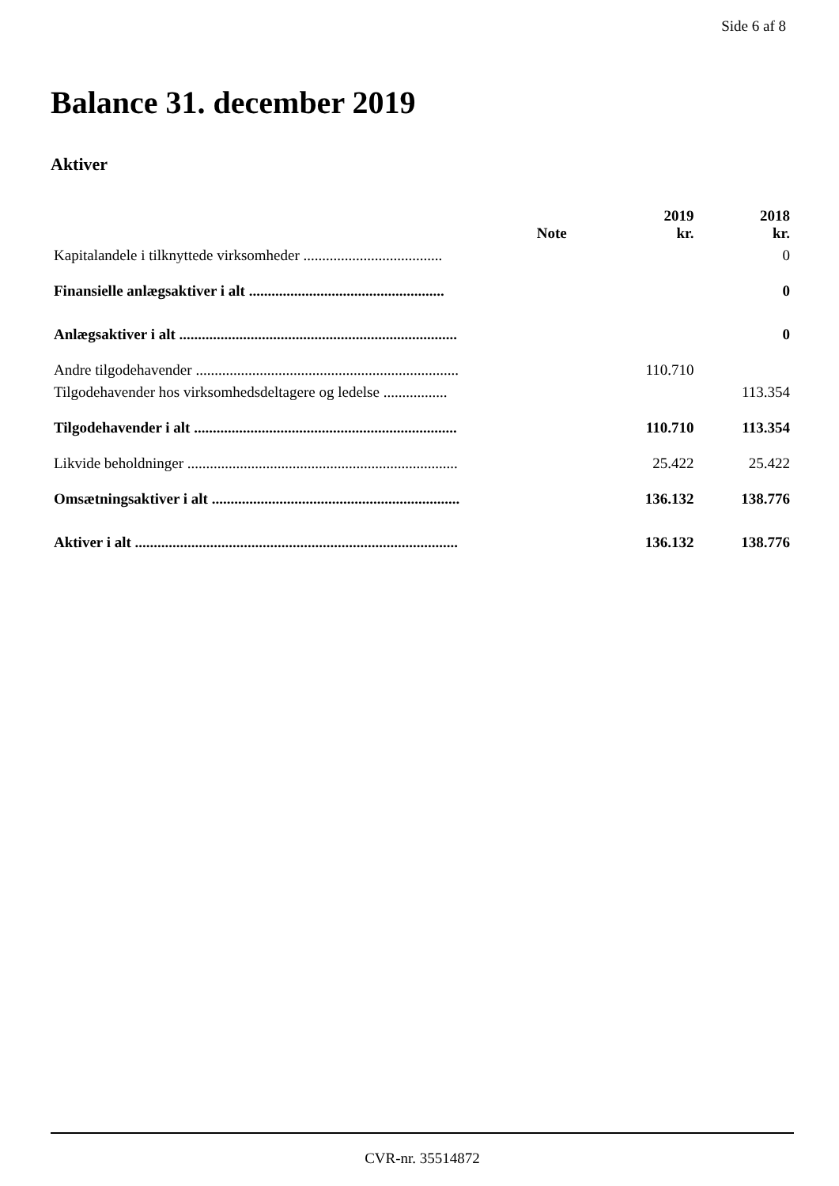Side 6 af 8
Balance 31. december 2019
Aktiver
| | Note | 2019 kr. | 2018 kr. |
| --- | --- | --- | --- |
| Kapitalandele i tilknyttede virksomheder ..................................... | | | 0 |
| Finansielle anlægsaktiver i alt .................................................... | | | 0 |
| Anlægsaktiver i alt .......................................................................... | | | 0 |
| Andre tilgodehavender ...................................................................... | | 110.710 | |
| Tilgodehavender hos virksomhedsdeltagere og ledelse ................. | | | 113.354 |
| Tilgodehavender i alt ...................................................................... | | 110.710 | 113.354 |
| Likvide beholdninger ........................................................................ | | 25.422 | 25.422 |
| Omsætningsaktiver i alt .................................................................. | | 136.132 | 138.776 |
| Aktiver i alt ...................................................................................... | | 136.132 | 138.776 |
CVR-nr. 35514872